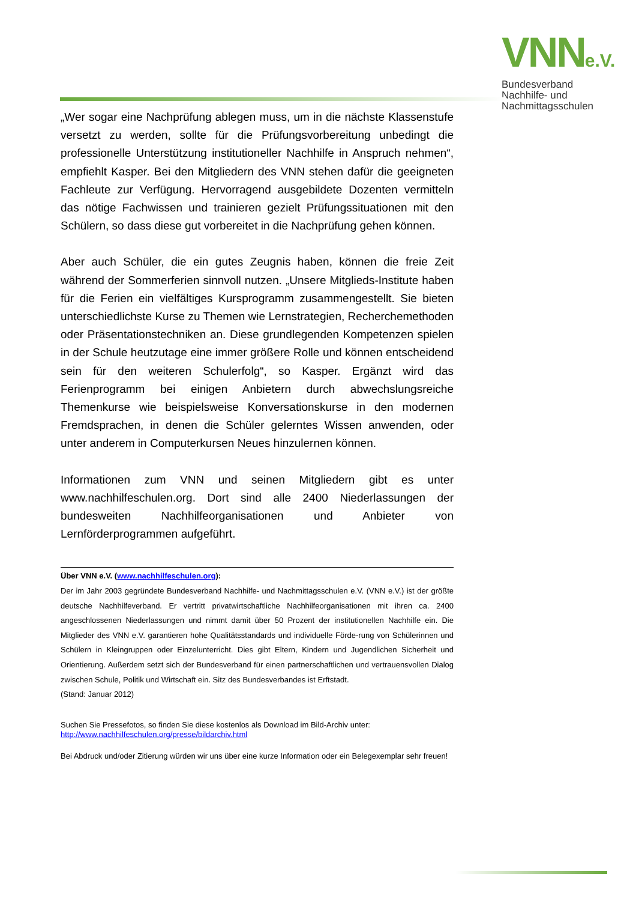VNNe.V.
Bundesverband
Nachhilfe- und
Nachmittagsschulen
„Wer sogar eine Nachprüfung ablegen muss, um in die nächste Klassenstufe versetzt zu werden, sollte für die Prüfungsvorbereitung unbedingt die professionelle Unterstützung institutioneller Nachhilfe in Anspruch nehmen“, empfiehlt Kasper. Bei den Mitgliedern des VNN stehen dafür die geeigneten Fachleute zur Verfügung. Hervorragend ausgebildete Dozenten vermitteln das nötige Fachwissen und trainieren gezielt Prüfungssituationen mit den Schülern, so dass diese gut vorbereitet in die Nachprüfung gehen können.
Aber auch Schüler, die ein gutes Zeugnis haben, können die freie Zeit während der Sommerferien sinnvoll nutzen. „Unsere Mitglieds-Institute haben für die Ferien ein vielfältiges Kursprogramm zusammengestellt. Sie bieten unterschiedlichste Kurse zu Themen wie Lernstrategien, Recherchemethoden oder Präsentationstechniken an. Diese grundlegenden Kompetenzen spielen in der Schule heutzutage eine immer größere Rolle und können entscheidend sein für den weiteren Schulerfolg“, so Kasper. Ergänzt wird das Ferienprogramm bei einigen Anbietern durch abwechslungsreiche Themenkurse wie beispielsweise Konversationskurse in den modernen Fremdsprachen, in denen die Schüler gelerntes Wissen anwenden, oder unter anderem in Computerkursen Neues hinzulernen können.
Informationen zum VNN und seinen Mitgliedern gibt es unter www.nachhilfeschulen.org. Dort sind alle 2400 Niederlassungen der bundesweiten Nachhilfeorganisationen und Anbieter von Lernförderprogrammen aufgeführt.
Über VNN e.V. (www.nachhilfeschulen.org):
Der im Jahr 2003 gegründete Bundesverband Nachhilfe- und Nachmittagsschulen e.V. (VNN e.V.) ist der größte deutsche Nachhilfeverband. Er vertritt privatwirtschaftliche Nachhilfeorganisationen mit ihren ca. 2400 angeschlossenen Niederlassungen und nimmt damit über 50 Prozent der institutionellen Nachhilfe ein. Die Mitglieder des VNN e.V. garantieren hohe Qualitätsstandards und individuelle Förde-rung von Schülerinnen und Schülern in Kleingruppen oder Einzelunterricht. Dies gibt Eltern, Kindern und Jugendlichen Sicherheit und Orientierung. Außerdem setzt sich der Bundesverband für einen partnerschaftlichen und vertrauensvollen Dialog zwischen Schule, Politik und Wirtschaft ein. Sitz des Bundesverbandes ist Erftstadt.
(Stand: Januar 2012)
Suchen Sie Pressefotos, so finden Sie diese kostenlos als Download im Bild-Archiv unter:
http://www.nachhilfeschulen.org/presse/bildarchiv.html
Bei Abdruck und/oder Zitierung würden wir uns über eine kurze Information oder ein Belegexemplar sehr freuen!